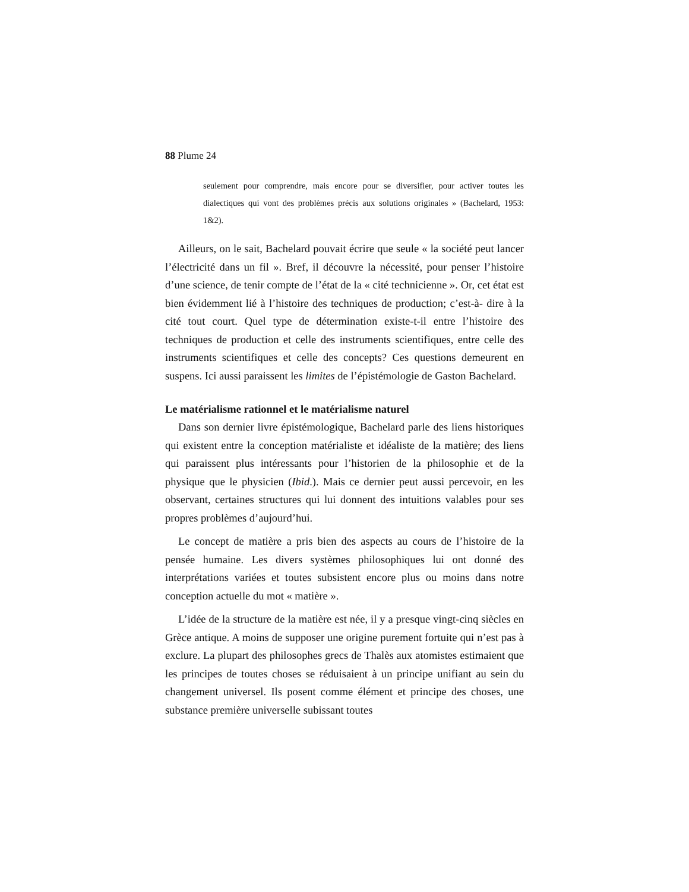88 Plume 24
seulement pour comprendre, mais encore pour se diversifier, pour activer toutes les dialectiques qui vont des problèmes précis aux solutions originales » (Bachelard, 1953: 1&2).
Ailleurs, on le sait, Bachelard pouvait écrire que seule « la société peut lancer l’électricité dans un fil ». Bref, il découvre la nécessité, pour penser l’histoire d’une science, de tenir compte de l’état de la « cité technicienne ». Or, cet état est bien évidemment lié à l’histoire des techniques de production; c’est-à- dire à la cité tout court. Quel type de détermination existe-t-il entre l’histoire des techniques de production et celle des instruments scientifiques, entre celle des instruments scientifiques et celle des concepts? Ces questions demeurent en suspens. Ici aussi paraissent les limites de l’épistémologie de Gaston Bachelard.
Le matérialisme rationnel et le matérialisme naturel
Dans son dernier livre épistémologique, Bachelard parle des liens historiques qui existent entre la conception matérialiste et idéaliste de la matière; des liens qui paraissent plus intéressants pour l’historien de la philosophie et de la physique que le physicien (Ibid.). Mais ce dernier peut aussi percevoir, en les observant, certaines structures qui lui donnent des intuitions valables pour ses propres problèmes d’aujourd’hui.
Le concept de matière a pris bien des aspects au cours de l’histoire de la pensée humaine. Les divers systèmes philosophiques lui ont donné des interprétations variées et toutes subsistent encore plus ou moins dans notre conception actuelle du mot « matière ».
L’idée de la structure de la matière est née, il y a presque vingt-cinq siècles en Grèce antique. A moins de supposer une origine purement fortuite qui n’est pas à exclure. La plupart des philosophes grecs de Thalès aux atomistes estimaient que les principes de toutes choses se réduisaient à un principe unifiant au sein du changement universel. Ils posent comme élément et principe des choses, une substance première universelle subissant toutes